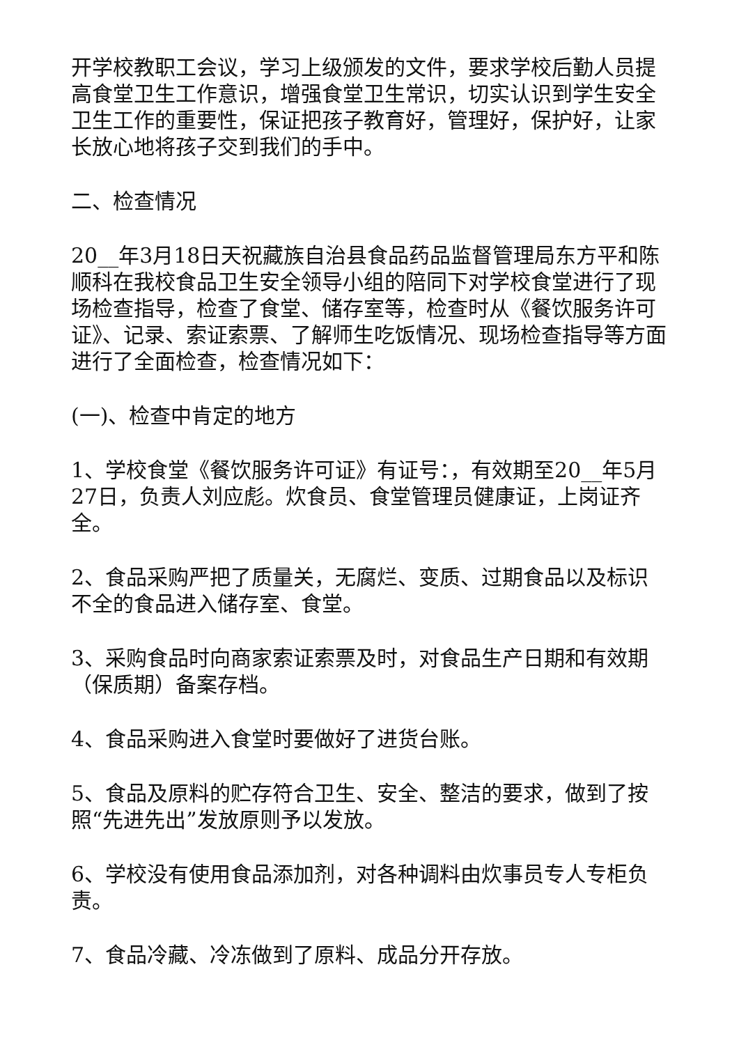开学校教职工会议，学习上级颁发的文件，要求学校后勤人员提高食堂卫生工作意识，增强食堂卫生常识，切实认识到学生安全卫生工作的重要性，保证把孩子教育好，管理好，保护好，让家长放心地将孩子交到我们的手中。
二、检查情况
20__年3月18日天祝藏族自治县食品药品监督管理局东方平和陈顺科在我校食品卫生安全领导小组的陪同下对学校食堂进行了现场检查指导，检查了食堂、储存室等，检查时从《餐饮服务许可证》、记录、索证索票、了解师生吃饭情况、现场检查指导等方面进行了全面检查，检查情况如下：
(一)、检查中肯定的地方
1、学校食堂《餐饮服务许可证》有证号：，有效期至20__年5月27日，负责人刘应彪。炊食员、食堂管理员健康证，上岗证齐全。
2、食品采购严把了质量关，无腐烂、变质、过期食品以及标识不全的食品进入储存室、食堂。
3、采购食品时向商家索证索票及时，对食品生产日期和有效期（保质期）备案存档。
4、食品采购进入食堂时要做好了进货台账。
5、食品及原料的贮存符合卫生、安全、整洁的要求，做到了按照“先进先出”发放原则予以发放。
6、学校没有使用食品添加剂，对各种调料由炊事员专人专柜负责。
7、食品冷藏、冷冻做到了原料、成品分开存放。